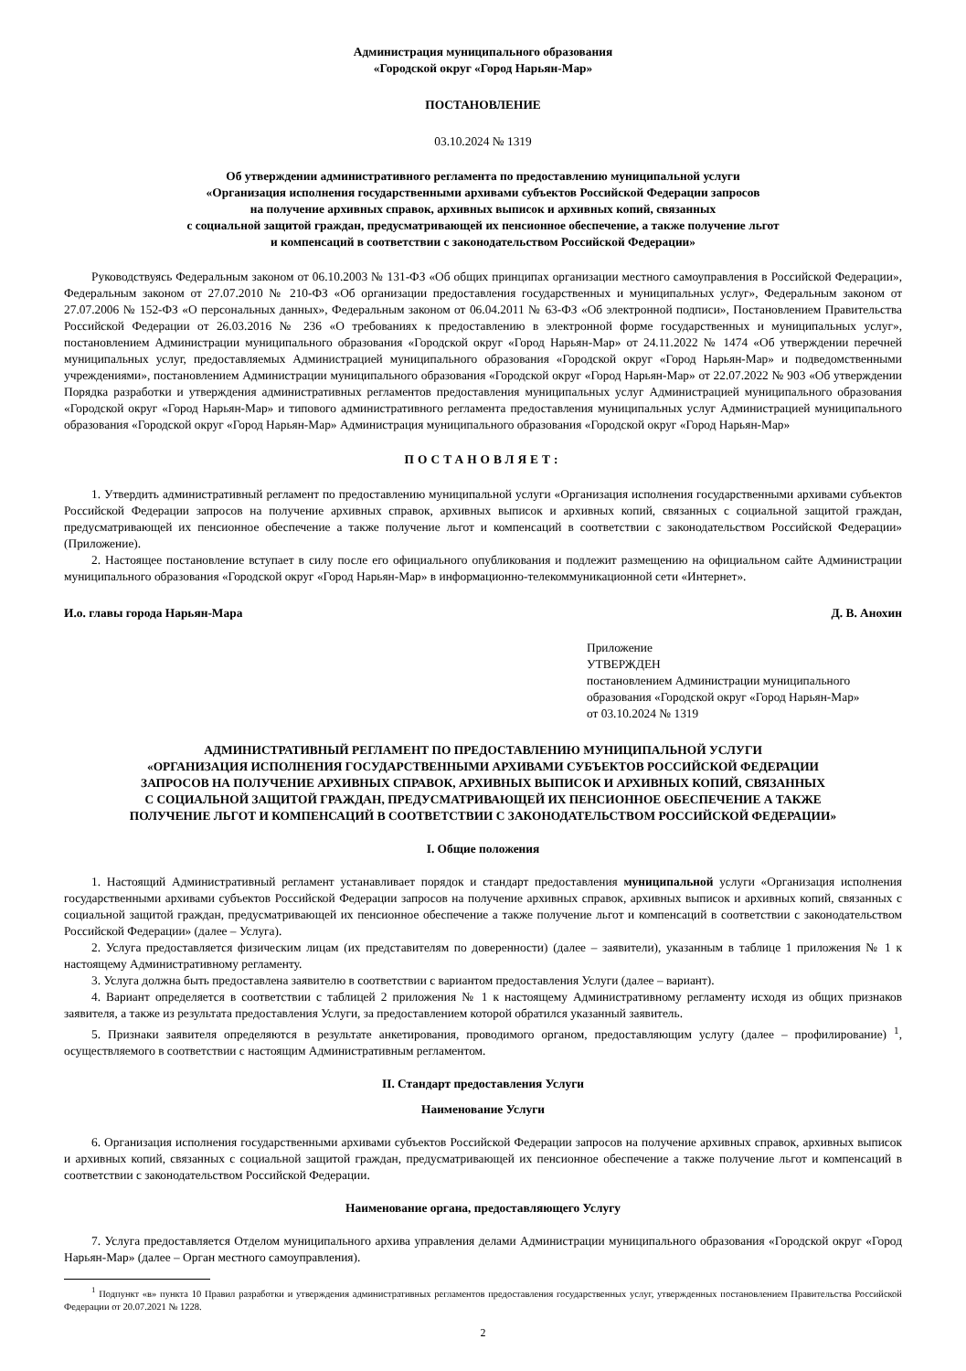Администрация муниципального образования
«Городской округ «Город Нарьян-Мар»
ПОСТАНОВЛЕНИЕ
03.10.2024 № 1319
Об утверждении административного регламента по предоставлению муниципальной услуги
«Организация исполнения государственными архивами субъектов Российской Федерации запросов
на получение архивных справок, архивных выписок и архивных копий, связанных
с социальной защитой граждан, предусматривающей их пенсионное обеспечение, а также получение льгот
и компенсаций в соответствии с законодательством Российской Федерации»
Руководствуясь Федеральным законом от 06.10.2003 № 131-ФЗ «Об общих принципах организации местного самоуправления в Российской Федерации», Федеральным законом от 27.07.2010 № 210-ФЗ «Об организации предоставления государственных и муниципальных услуг», Федеральным законом от 27.07.2006 № 152-ФЗ «О персональных данных», Федеральным законом от 06.04.2011 № 63-ФЗ «Об электронной подписи», Постановлением Правительства Российской Федерации от 26.03.2016 № 236 «О требованиях к предоставлению в электронной форме государственных и муниципальных услуг», постановлением Администрации муниципального образования «Городской округ «Город Нарьян-Мар» от 24.11.2022 № 1474 «Об утверждении перечней муниципальных услуг, предоставляемых Администрацией муниципального образования «Городской округ «Город Нарьян-Мар» и подведомственными учреждениями», постановлением Администрации муниципального образования «Городской округ «Город Нарьян-Мар» от 22.07.2022 № 903 «Об утверждении Порядка разработки и утверждения административных регламентов предоставления муниципальных услуг Администрацией муниципального образования «Городской округ «Город Нарьян-Мар» и типового административного регламента предоставления муниципальных услуг Администрацией муниципального образования «Городской округ «Город Нарьян-Мар» Администрация муниципального образования «Городской округ «Город Нарьян-Мар»
ПОСТАНОВЛЯЕТ:
1. Утвердить административный регламент по предоставлению муниципальной услуги «Организация исполнения государственными архивами субъектов Российской Федерации запросов на получение архивных справок, архивных выписок и архивных копий, связанных с социальной защитой граждан, предусматривающей их пенсионное обеспечение а также получение льгот и компенсаций в соответствии с законодательством Российской Федерации» (Приложение).
2. Настоящее постановление вступает в силу после его официального опубликования и подлежит размещению на официальном сайте Администрации муниципального образования «Городской округ «Город Нарьян-Мар» в информационно-телекоммуникационной сети «Интернет».
И.о. главы города Нарьян-Мара Д. В. Анохин
Приложение
УТВЕРЖДЕН
постановлением Администрации муниципального
образования «Городской округ «Город Нарьян-Мар»
от 03.10.2024 № 1319
АДМИНИСТРАТИВНЫЙ РЕГЛАМЕНТ ПО ПРЕДОСТАВЛЕНИЮ МУНИЦИПАЛЬНОЙ УСЛУГИ
«ОРГАНИЗАЦИЯ ИСПОЛНЕНИЯ ГОСУДАРСТВЕННЫМИ АРХИВАМИ СУБЪЕКТОВ РОССИЙСКОЙ ФЕДЕРАЦИИ
ЗАПРОСОВ НА ПОЛУЧЕНИЕ АРХИВНЫХ СПРАВОК, АРХИВНЫХ ВЫПИСОК И АРХИВНЫХ КОПИЙ, СВЯЗАННЫХ
С СОЦИАЛЬНОЙ ЗАЩИТОЙ ГРАЖДАН, ПРЕДУСМАТРИВАЮЩЕЙ ИХ ПЕНСИОННОЕ ОБЕСПЕЧЕНИЕ А ТАКЖЕ
ПОЛУЧЕНИЕ ЛЬГОТ И КОМПЕНСАЦИЙ В СООТВЕТСТВИИ С ЗАКОНОДАТЕЛЬСТВОМ РОССИЙСКОЙ ФЕДЕРАЦИИ»
I. Общие положения
1. Настоящий Административный регламент устанавливает порядок и стандарт предоставления муниципальной услуги «Организация исполнения государственными архивами субъектов Российской Федерации запросов на получение архивных справок, архивных выписок и архивных копий, связанных с социальной защитой граждан, предусматривающей их пенсионное обеспечение а также получение льгот и компенсаций в соответствии с законодательством Российской Федерации» (далее – Услуга).
2. Услуга предоставляется физическим лицам (их представителям по доверенности) (далее – заявители), указанным в таблице 1 приложения № 1 к настоящему Административному регламенту.
3. Услуга должна быть предоставлена заявителю в соответствии с вариантом предоставления Услуги (далее – вариант).
4. Вариант определяется в соответствии с таблицей 2 приложения № 1 к настоящему Административному регламенту исходя из общих признаков заявителя, а также из результата предоставления Услуги, за предоставлением которой обратился указанный заявитель.
5. Признаки заявителя определяются в результате анкетирования, проводимого органом, предоставляющим услугу (далее – профилирование) <sup>1</sup>, осуществляемого в соответствии с настоящим Административным регламентом.
II. Стандарт предоставления Услуги
Наименование Услуги
6. Организация исполнения государственными архивами субъектов Российской Федерации запросов на получение архивных справок, архивных выписок и архивных копий, связанных с социальной защитой граждан, предусматривающей их пенсионное обеспечение а также получение льгот и компенсаций в соответствии с законодательством Российской Федерации.
Наименование органа, предоставляющего Услугу
7. Услуга предоставляется Отделом муниципального архива управления делами Администрации муниципального образования «Городской округ «Город Нарьян-Мар» (далее – Орган местного самоуправления).
<sup>1</sup> Подпункт «в» пункта 10 Правил разработки и утверждения административных регламентов предоставления государственных услуг, утвержденных постановлением Правительства Российской Федерации от 20.07.2021 № 1228.
2